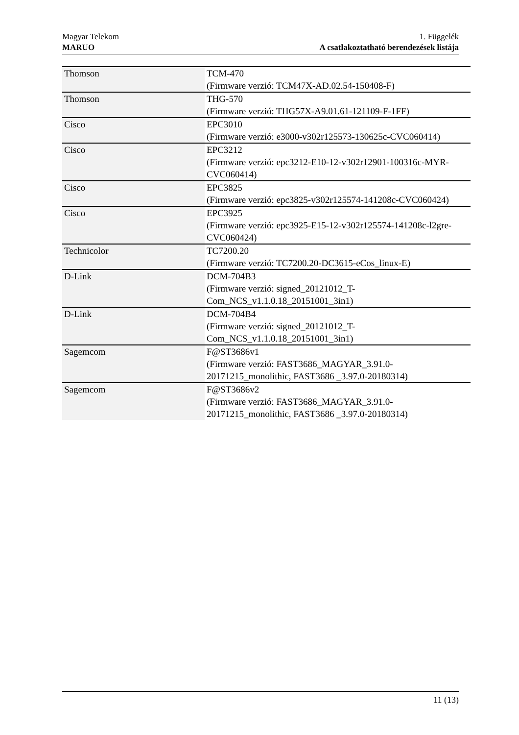Magyar Telekom
MARUO
1. Függelék
A csatlakoztatható berendezések listája
| Thomson | TCM-470 (Firmware verzió: TCM47X-AD.02.54-150408-F) |
| Thomson | THG-570 (Firmware verzió: THG57X-A9.01.61-121109-F-1FF) |
| Cisco | EPC3010 (Firmware verzió: e3000-v302r125573-130625c-CVC060414) |
| Cisco | EPC3212 (Firmware verzió: epc3212-E10-12-v302r12901-100316c-MYR-CVC060414) |
| Cisco | EPC3825 (Firmware verzió: epc3825-v302r125574-141208c-CVC060424) |
| Cisco | EPC3925 (Firmware verzió: epc3925-E15-12-v302r125574-141208c-l2gre-CVC060424) |
| Technicolor | TC7200.20 (Firmware verzió: TC7200.20-DC3615-eCos_linux-E) |
| D-Link | DCM-704B3 (Firmware verzió: signed_20121012_T-Com_NCS_v1.1.0.18_20151001_3in1) |
| D-Link | DCM-704B4 (Firmware verzió: signed_20121012_T-Com_NCS_v1.1.0.18_20151001_3in1) |
| Sagemcom | F@ST3686v1 (Firmware verzió: FAST3686_MAGYAR_3.91.0-20171215_monolithic, FAST3686 _3.97.0-20180314) |
| Sagemcom | F@ST3686v2 (Firmware verzió: FAST3686_MAGYAR_3.91.0-20171215_monolithic, FAST3686 _3.97.0-20180314) |
11 (13)